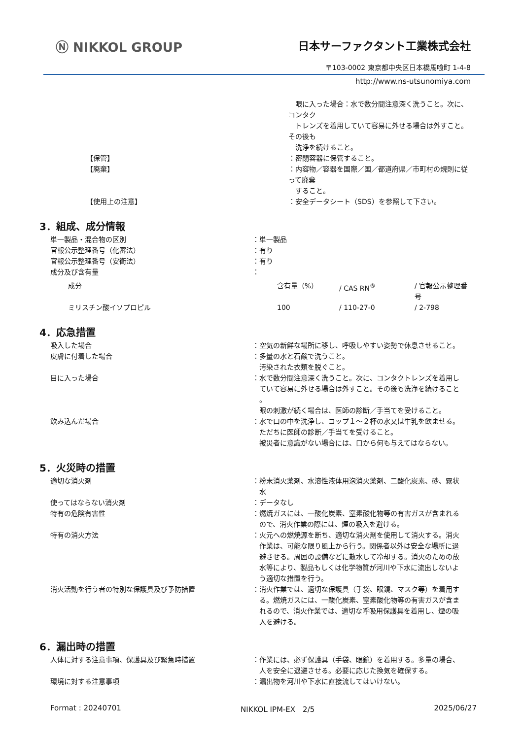Ⓝ NIKKOL GROUP
日本サーファクタント工業株式会社
〒103-0002 東京都中央区日本橋馬喰町 1-4-8
http://www.ns-utsunomiya.com
| | 眼に入った場合：水で数分間注意深く洗うこと。次に、コンタク トレンズを着用していて容易に外せる場合は外すこと。その後も 洗浄を続けること。 |
| 【保管】 | ：密閉容器に保管すること。 |
| 【廃棄】 | ：内容物／容器を国際／国／都道府県／市町村の規則に従って廃棄 すること。 |
| 【使用上の注意】 | ：安全データシート（SDS）を参照して下さい。 |
3．組成、成分情報
| 単一製品・混合物の区別 | ：単一製品 |
| 官報公示整理番号（化審法） | ：有り |
| 官報公示整理番号（安衛法） | ：有り |
| 成分及び含有量 | ： |
| 成分 | 含有量（%） | / CAS RN<sup>®</sup> | / 官報公示整理番号 |
| ミリスチン酸イソプロピル | 100 | / 110-27-0 | / 2-798 |
4．応急措置
| 吸入した場合 | ：空気の新鮮な場所に移し、呼吸しやすい姿勢で休息させること。 |
| 皮膚に付着した場合 | ：多量の水と石鹸で洗うこと。 汚染された衣類を脱ぐこと。 |
| 目に入った場合 | ：水で数分間注意深く洗うこと。次に、コンタクトレンズを着用し ていて容易に外せる場合は外すこと。その後も洗浄を続けること 。 眼の刺激が続く場合は、医師の診断／手当てを受けること。 |
| 飲み込んだ場合 | ：水で口の中を洗浄し、コップ１～２杯の水又は牛乳を飲ませる。 ただちに医師の診断／手当てを受けること。 被災者に意識がない場合には、口から何も与えてはならない。 |
5．火災時の措置
| 適切な消火剤 | ：粉末消火薬剤、水溶性液体用泡消火薬剤、二酸化炭素、砂、霧状 水 |
| 使ってはならない消火剤 | ：データなし |
| 特有の危険有害性 | ：燃焼ガスには、一酸化炭素、窒素酸化物等の有害ガスが含まれる ので、消火作業の際には、煙の吸入を避ける。 |
| 特有の消火方法 | ：火元への燃焼源を断ち、適切な消火剤を使用して消火する。消火 作業は、可能な限り風上から行う。関係者以外は安全な場所に退 避させる。周囲の設備などに散水して冷却する。消火のための放 水等により、製品もしくは化学物質が河川や下水に流出しないよ う適切な措置を行う。 |
| 消火活動を行う者の特別な保護具及び予防措置 | ：消火作業では、適切な保護具（手袋、眼鏡、マスク等）を着用す る。燃焼ガスには、一酸化炭素、窒素酸化物等の有害ガスが含ま れるので、消火作業では、適切な呼吸用保護具を着用し、煙の吸 入を避ける。 |
6．漏出時の措置
| 人体に対する注意事項、保護具及び緊急時措置 | ：作業には、必ず保護具（手袋、眼鏡）を着用する。多量の場合、 人を安全に退避させる。必要に応じた換気を確保する。 |
| 環境に対する注意事項 | ：漏出物を河川や下水に直接流してはいけない。 |
Format : 20240701 NIKKOL IPM-EX　2/5 2025/06/27